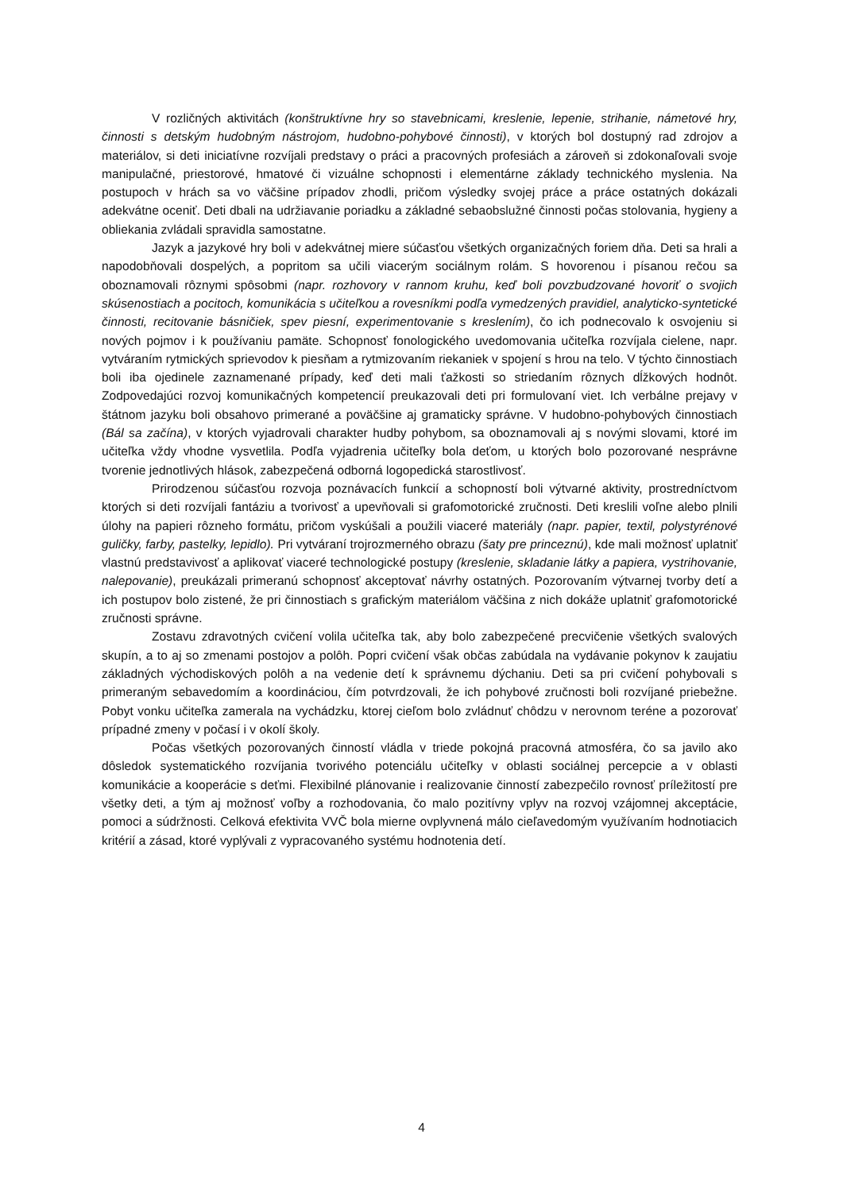V rozličných aktivitách (konštruktívne hry so stavebnicami, kreslenie, lepenie, strihanie, námetové hry, činnosti s detským hudobným nástrojom, hudobno-pohybové činnosti), v ktorých bol dostupný rad zdrojov a materiálov, si deti iniciatívne rozvíjali predstavy o práci a pracovných profesiách a zároveň si zdokonaľovali svoje manipulačné, priestorové, hmatové či vizuálne schopnosti i elementárne základy technického myslenia. Na postupoch v hrách sa vo väčšine prípadov zhodli, pričom výsledky svojej práce a práce ostatných dokázali adekvátne oceniť. Deti dbali na udržiavanie poriadku a základné sebaobslužné činnosti počas stolovania, hygieny a obliekania zvládali spravidla samostatne.
Jazyk a jazykové hry boli v adekvátnej miere súčasťou všetkých organizačných foriem dňa. Deti sa hrali a napodobňovali dospelých, a popritom sa učili viacerým sociálnym rolám. S hovorenou i písanou rečou sa oboznamovali rôznymi spôsobmi (napr. rozhovory v rannom kruhu, keď boli povzbudzované hovoriť o svojich skúsenostiach a pocitoch, komunikácia s učiteľkou a rovesníkmi podľa vymedzených pravidiel, analyticko-syntetické činnosti, recitovanie básničiek, spev piesní, experimentovanie s kreslením), čo ich podnecovalo k osvojeniu si nových pojmov i k používaniu pamäte. Schopnosť fonologického uvedomovania učiteľka rozvíjala cielene, napr. vytváraním rytmických sprievodov k piesňam a rytmizovaním riekaniek v spojení s hrou na telo. V týchto činnostiach boli iba ojedinele zaznamenané prípady, keď deti mali ťažkosti so striedaním rôznych dĺžkových hodnôt. Zodpovedajúci rozvoj komunikačných kompetencií preukazovali deti pri formulovaní viet. Ich verbálne prejavy v štátnom jazyku boli obsahovo primerané a poväčšine aj gramaticky správne. V hudobno-pohybových činnostiach (Bál sa začína), v ktorých vyjadrovali charakter hudby pohybom, sa oboznamovali aj s novými slovami, ktoré im učiteľka vždy vhodne vysvetlila. Podľa vyjadrenia učiteľky bola deťom, u ktorých bolo pozorované nesprávne tvorenie jednotlivých hlások, zabezpečená odborná logopedická starostlivosť.
Prirodzenou súčasťou rozvoja poznávacích funkcií a schopností boli výtvarné aktivity, prostredníctvom ktorých si deti rozvíjali fantáziu a tvorivosť a upevňovali si grafomotorické zručnosti. Deti kreslili voľne alebo plnili úlohy na papieri rôzneho formátu, pričom vyskúšali a použili viaceré materiály (napr. papier, textil, polystyrénové guličky, farby, pastelky, lepidlo). Pri vytváraní trojrozmerného obrazu (šaty pre princeznú), kde mali možnosť uplatniť vlastnú predstavivosť a aplikovať viaceré technologické postupy (kreslenie, skladanie látky a papiera, vystrihovanie, nalepovanie), preukázali primeranú schopnosť akceptovať návrhy ostatných. Pozorovaním výtvarnej tvorby detí a ich postupov bolo zistené, že pri činnostiach s grafickým materiálom väčšina z nich dokáže uplatniť grafomotorické zručnosti správne.
Zostavu zdravotných cvičení volila učiteľka tak, aby bolo zabezpečené precvičenie všetkých svalových skupín, a to aj so zmenami postojov a polôh. Popri cvičení však občas zabúdala na vydávanie pokynov k zaujatiu základných východiskových polôh a na vedenie detí k správnemu dýchaniu. Deti sa pri cvičení pohybovali s primeraným sebavedomím a koordináciou, čím potvrdzovali, že ich pohybové zručnosti boli rozvíjané priebežne. Pobyt vonku učiteľka zamerala na vychádzku, ktorej cieľom bolo zvládnuť chôdzu v nerovnom teréne a pozorovať prípadné zmeny v počasí i v okolí školy.
Počas všetkých pozorovaných činností vládla v triede pokojná pracovná atmosféra, čo sa javilo ako dôsledok systematického rozvíjania tvorivého potenciálu učiteľky v oblasti sociálnej percepcie a v oblasti komunikácie a kooperácie s deťmi. Flexibilné plánovanie i realizovanie činností zabezpečilo rovnosť príležitostí pre všetky deti, a tým aj možnosť voľby a rozhodovania, čo malo pozitívny vplyv na rozvoj vzájomnej akceptácie, pomoci a súdržnosti. Celková efektivita VVČ bola mierne ovplyvnená málo cieľavedomým využívaním hodnotiacich kritérií a zásad, ktoré vyplývali z vypracovaného systému hodnotenia detí.
4